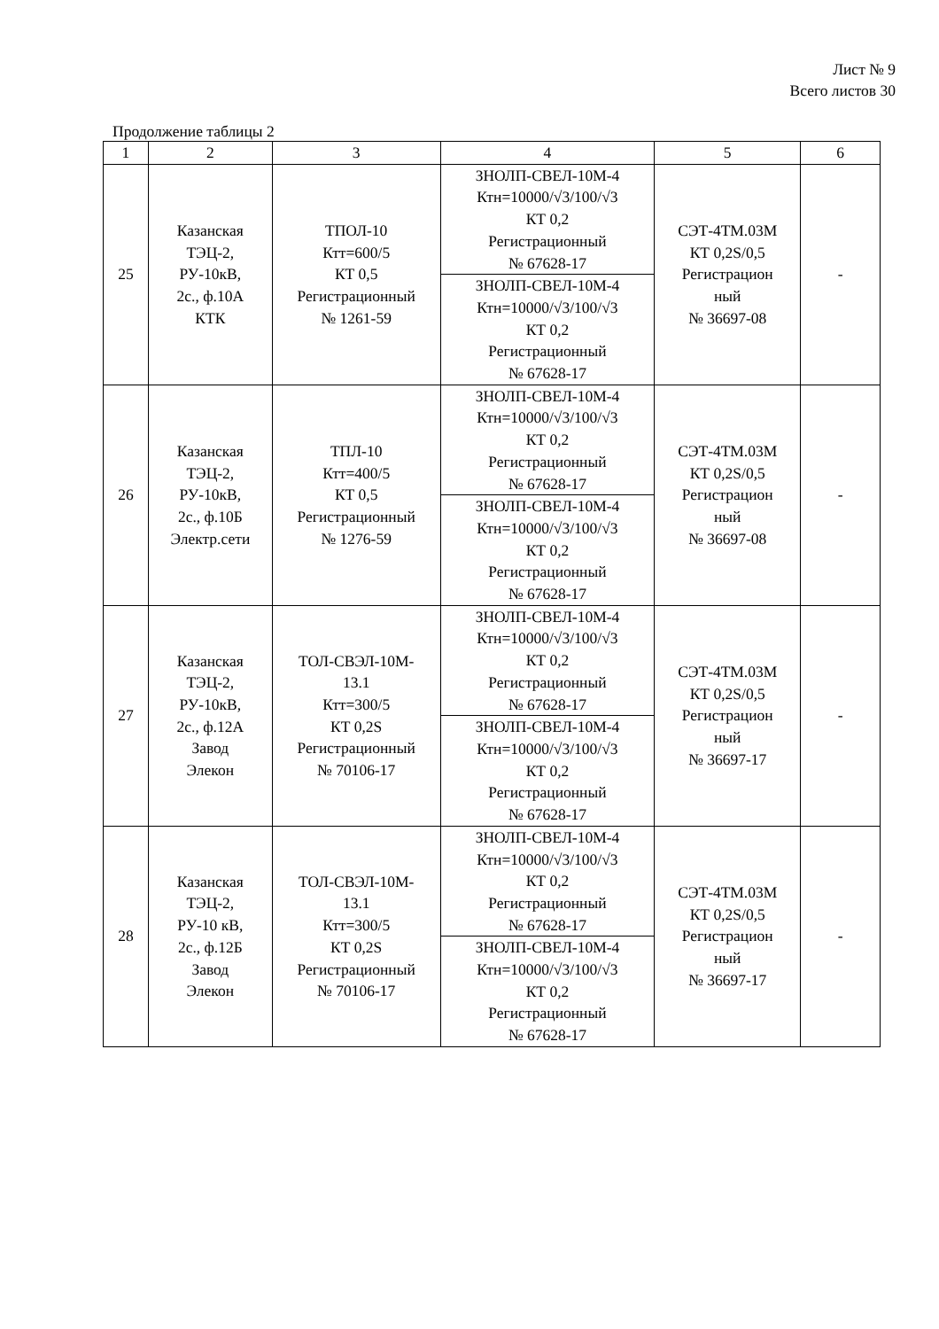Лист № 9
Всего листов 30
Продолжение таблицы 2
| 1 | 2 | 3 | 4 | 5 | 6 |
| 25 | Казанская ТЭЦ-2, РУ-10кВ, 2с., ф.10А КТК | ТПОЛ-10 Ктт=600/5 КТ 0,5 Регистрационный № 1261-59 | ЗНОЛП-СВЕЛ-10М-4 Ктн=10000/√3/100/√3 КТ 0,2 Регистрационный № 67628-17 | СЭТ-4ТМ.03М КТ 0,2S/0,5 Регистрацион ный № 36697-08 | - |
| | | | ЗНОЛП-СВЕЛ-10М-4 Ктн=10000/√3/100/√3 КТ 0,2 Регистрационный № 67628-17 | | |
| 26 | Казанская ТЭЦ-2, РУ-10кВ, 2с., ф.10Б Электр.сети | ТПЛ-10 Ктт=400/5 КТ 0,5 Регистрационный № 1276-59 | ЗНОЛП-СВЕЛ-10М-4 Ктн=10000/√3/100/√3 КТ 0,2 Регистрационный № 67628-17 | СЭТ-4ТМ.03М КТ 0,2S/0,5 Регистрацион ный № 36697-08 | - |
| | | | ЗНОЛП-СВЕЛ-10М-4 Ктн=10000/√3/100/√3 КТ 0,2 Регистрационный № 67628-17 | | |
| 27 | Казанская ТЭЦ-2, РУ-10кВ, 2с., ф.12А Завод Элекон | ТОЛ-СВЭЛ-10М- 13.1 Ктт=300/5 КТ 0,2S Регистрационный № 70106-17 | ЗНОЛП-СВЕЛ-10М-4 Ктн=10000/√3/100/√3 КТ 0,2 Регистрационный № 67628-17 | СЭТ-4ТМ.03М КТ 0,2S/0,5 Регистрацион ный № 36697-17 | - |
| | | | ЗНОЛП-СВЕЛ-10М-4 Ктн=10000/√3/100/√3 КТ 0,2 Регистрационный № 67628-17 | | |
| 28 | Казанская ТЭЦ-2, РУ-10 кВ, 2с., ф.12Б Завод Элекон | ТОЛ-СВЭЛ-10М- 13.1 Ктт=300/5 КТ 0,2S Регистрационный № 70106-17 | ЗНОЛП-СВЕЛ-10М-4 Ктн=10000/√3/100/√3 КТ 0,2 Регистрационный № 67628-17 | СЭТ-4ТМ.03М КТ 0,2S/0,5 Регистрацион ный № 36697-17 | - |
| | | | ЗНОЛП-СВЕЛ-10М-4 Ктн=10000/√3/100/√3 КТ 0,2 Регистрационный № 67628-17 | | |